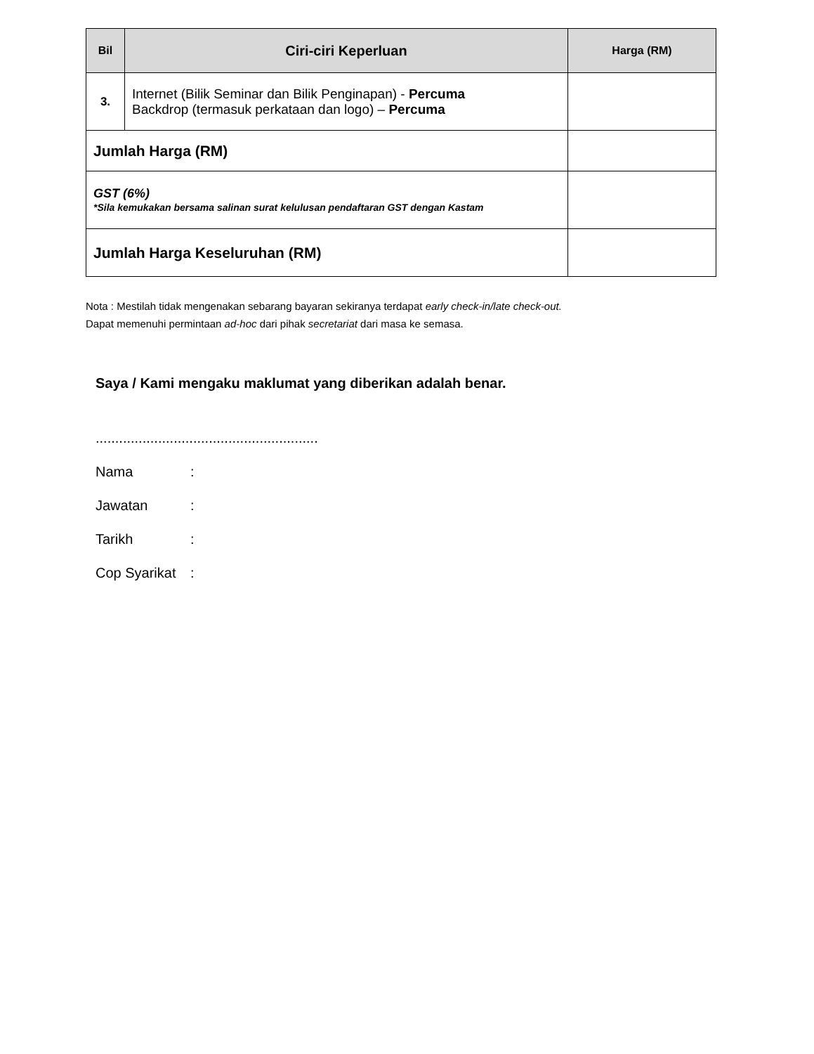| Bil | Ciri-ciri Keperluan | Harga (RM) |
| --- | --- | --- |
| 3. | Internet (Bilik Seminar dan Bilik Penginapan) - Percuma Backdrop (termasuk perkataan dan logo) – Percuma | |
| Jumlah Harga (RM) | | |
| GST (6%) *Sila kemukakan bersama salinan surat kelulusan pendaftaran GST dengan Kastam | | |
| Jumlah Harga Keseluruhan (RM) | | |
Nota : Mestilah tidak mengenakan sebarang bayaran sekiranya terdapat early check-in/late check-out.
Dapat memenuhi permintaan ad-hoc dari pihak secretariat dari masa ke semasa.
Saya / Kami mengaku maklumat yang diberikan adalah benar.
.........................................................
Nama:
Jawatan:
Tarikh:
Cop Syarikat: